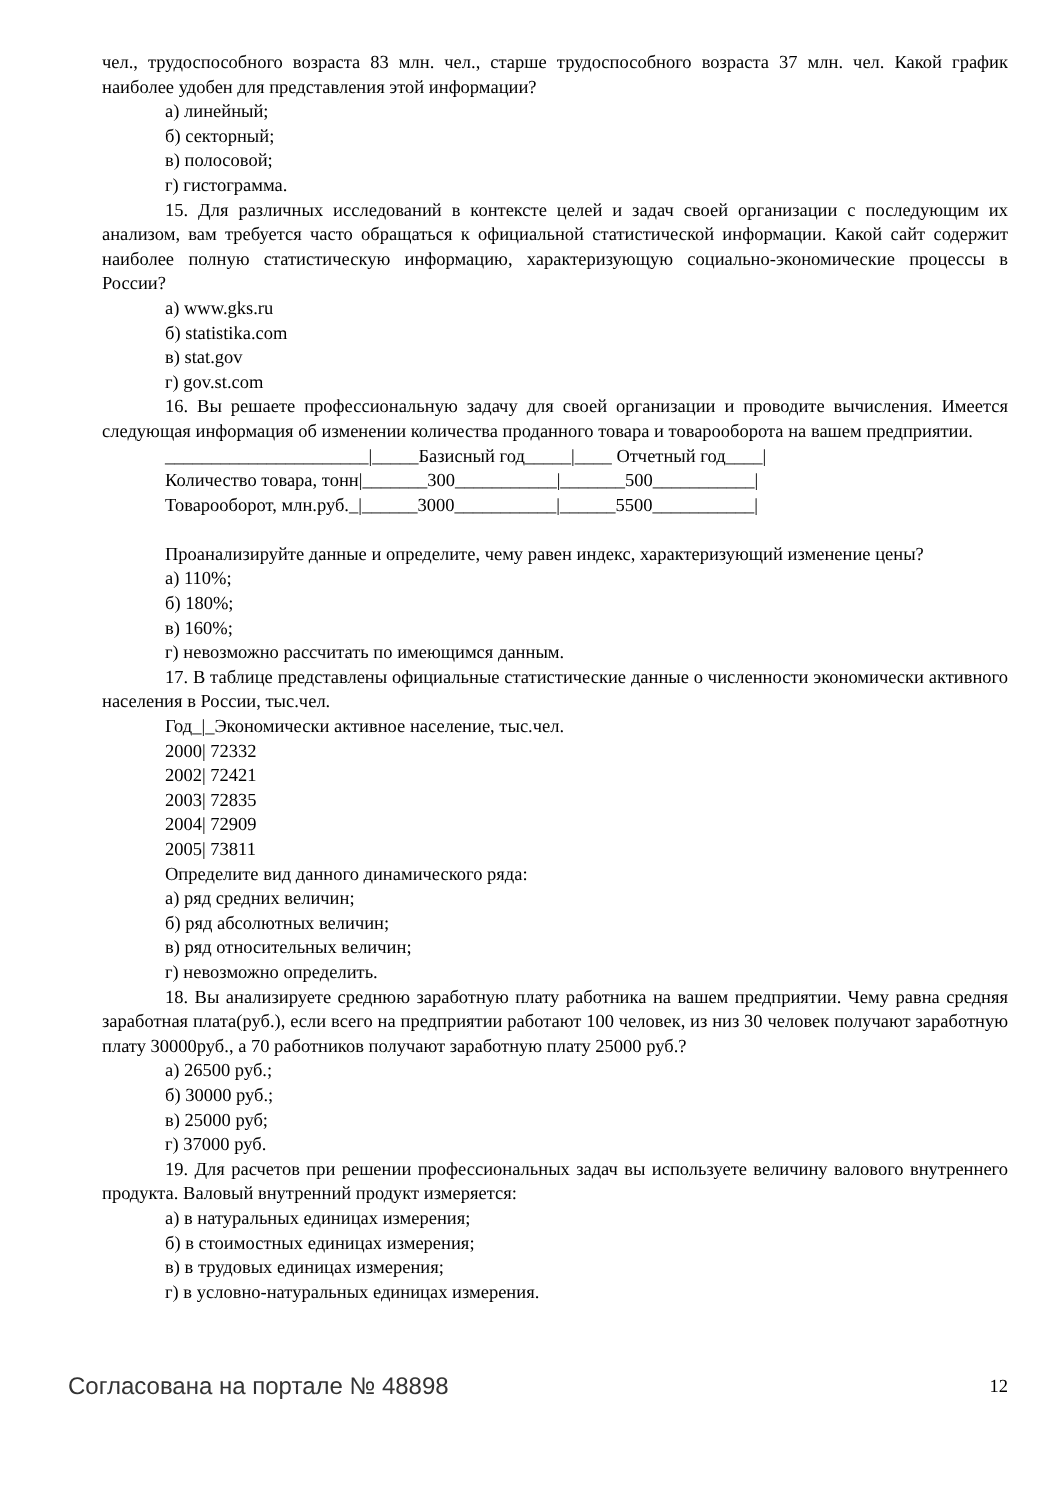чел., трудоспособного возраста 83 млн. чел., старше трудоспособного возраста 37 млн. чел. Какой график наиболее удобен для представления этой информации?
а) линейный;
б) секторный;
в) полосовой;
г) гистограмма.
15. Для различных исследований в контексте целей и задач своей организации с последующим их анализом, вам требуется часто обращаться к официальной статистической информации. Какой сайт содержит наиболее полную статистическую информацию, характеризующую социально-экономические процессы в России?
а) www.gks.ru
б) statistika.com
в) stat.gov
г) gov.st.com
16. Вы решаете профессиональную задачу для своей организации и проводите вычисления. Имеется следующая информация об изменении количества проданного товара и товарооборота на вашем предприятии.
______________________|_____Базисный год_____|____ Отчетный год____|
Количество товара, тонн|_______300___________|_______500___________|
Товарооборот, млн.руб._|______3000___________|______5500___________|
Проанализируйте данные и определите, чему равен индекс, характеризующий изменение цены?
а) 110%;
б) 180%;
в) 160%;
г) невозможно рассчитать по имеющимся данным.
17. В таблице представлены официальные статистические данные о численности экономически активного населения в России, тыс.чел.
Год_|_Экономически активное население, тыс.чел.
2000| 72332
2002| 72421
2003| 72835
2004| 72909
2005| 73811
Определите вид данного динамического ряда:
а) ряд средних величин;
б) ряд абсолютных величин;
в) ряд относительных величин;
г) невозможно определить.
18. Вы анализируете среднюю заработную плату работника на вашем предприятии. Чему равна средняя заработная плата(руб.), если всего на предприятии работают 100 человек, из низ 30 человек получают заработную плату 30000руб., а 70 работников получают заработную плату 25000 руб.?
а) 26500 руб.;
б) 30000 руб.;
в) 25000 руб;
г) 37000 руб.
19. Для расчетов при решении профессиональных задач вы используете величину валового внутреннего продукта. Валовый внутренний продукт измеряется:
а) в натуральных единицах измерения;
б) в стоимостных единицах измерения;
в) в трудовых единицах измерения;
г) в условно-натуральных единицах измерения.
Согласована на портале № 48898 12